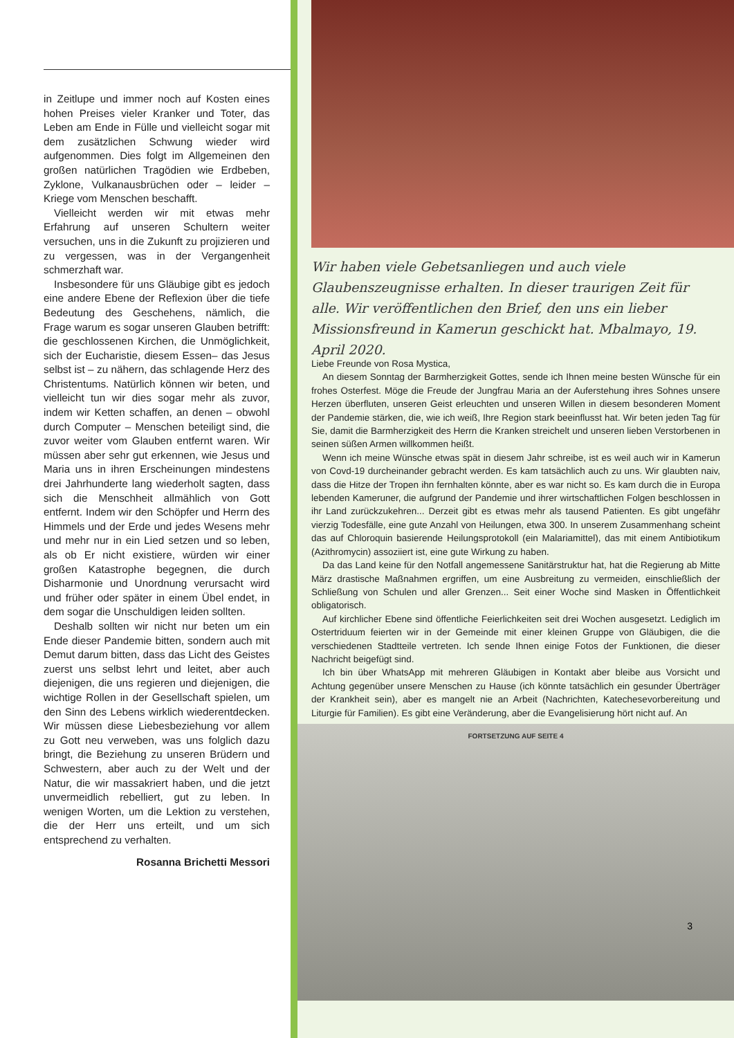in Zeitlupe und immer noch auf Kosten eines hohen Preises vieler Kranker und Toter, das Leben am Ende in Fülle und vielleicht sogar mit dem zusätzlichen Schwung wieder wird aufgenommen. Dies folgt im Allgemeinen den großen natürlichen Tragödien wie Erdbeben, Zyklone, Vulkanausbrüchen oder – leider – Kriege vom Menschen beschafft.
Vielleicht werden wir mit etwas mehr Erfahrung auf unseren Schultern weiter versuchen, uns in die Zukunft zu projizieren und zu vergessen, was in der Vergangenheit schmerzhaft war.
Insbesondere für uns Gläubige gibt es jedoch eine andere Ebene der Reflexion über die tiefe Bedeutung des Geschehens, nämlich, die Frage warum es sogar unseren Glauben betrifft: die geschlossenen Kirchen, die Unmöglichkeit, sich der Eucharistie, diesem Essen– das Jesus selbst ist – zu nähern, das schlagende Herz des Christentums. Natürlich können wir beten, und vielleicht tun wir dies sogar mehr als zuvor, indem wir Ketten schaffen, an denen – obwohl durch Computer – Menschen beteiligt sind, die zuvor weiter vom Glauben entfernt waren. Wir müssen aber sehr gut erkennen, wie Jesus und Maria uns in ihren Erscheinungen mindestens drei Jahrhunderte lang wiederholt sagten, dass sich die Menschheit allmählich von Gott entfernt. Indem wir den Schöpfer und Herrn des Himmels und der Erde und jedes Wesens mehr und mehr nur in ein Lied setzen und so leben, als ob Er nicht existiere, würden wir einer großen Katastrophe begegnen, die durch Disharmonie und Unordnung verursacht wird und früher oder später in einem Übel endet, in dem sogar die Unschuldigen leiden sollten.
Deshalb sollten wir nicht nur beten um ein Ende dieser Pandemie bitten, sondern auch mit Demut darum bitten, dass das Licht des Geistes zuerst uns selbst lehrt und leitet, aber auch diejenigen, die uns regieren und diejenigen, die wichtige Rollen in der Gesellschaft spielen, um den Sinn des Lebens wirklich wiederentdecken. Wir müssen diese Liebesbeziehung vor allem zu Gott neu verweben, was uns folglich dazu bringt, die Beziehung zu unseren Brüdern und Schwestern, aber auch zu der Welt und der Natur, die wir massakriert haben, und die jetzt unvermeidlich rebelliert, gut zu leben. In wenigen Worten, um die Lektion zu verstehen, die der Herr uns erteilt, und um sich entsprechend zu verhalten.
Rosanna Brichetti Messori
Wir haben viele Gebetsanliegen und auch viele Glaubenszeugnisse erhalten. In dieser traurigen Zeit für alle. Wir veröffentlichen den Brief, den uns ein lieber Missionsfreund in Kamerun geschickt hat. Mbalmayo, 19. April 2020.
Liebe Freunde von Rosa Mystica,
An diesem Sonntag der Barmherzigkeit Gottes, sende ich Ihnen meine besten Wünsche für ein frohes Osterfest. Möge die Freude der Jungfrau Maria an der Auferstehung ihres Sohnes unsere Herzen überfluten, unseren Geist erleuchten und unseren Willen in diesem besonderen Moment der Pandemie stärken, die, wie ich weiß, Ihre Region stark beeinflusst hat. Wir beten jeden Tag für Sie, damit die Barmherzigkeit des Herrn die Kranken streichelt und unseren lieben Verstorbenen in seinen süßen Armen willkommen heißt.
Wenn ich meine Wünsche etwas spät in diesem Jahr schreibe, ist es weil auch wir in Kamerun von Covd-19 durcheinander gebracht werden. Es kam tatsächlich auch zu uns. Wir glaubten naiv, dass die Hitze der Tropen ihn fernhalten könnte, aber es war nicht so. Es kam durch die in Europa lebenden Kameruner, die aufgrund der Pandemie und ihrer wirtschaftlichen Folgen beschlossen in ihr Land zurückzukehren... Derzeit gibt es etwas mehr als tausend Patienten. Es gibt ungefähr vierzig Todesfälle, eine gute Anzahl von Heilungen, etwa 300. In unserem Zusammenhang scheint das auf Chloroquin basierende Heilungsprotokoll (ein Malariamittel), das mit einem Antibiotikum (Azithromycin) assoziiert ist, eine gute Wirkung zu haben.
Da das Land keine für den Notfall angemessene Sanitärstruktur hat, hat die Regierung ab Mitte März drastische Maßnahmen ergriffen, um eine Ausbreitung zu vermeiden, einschließlich der Schließung von Schulen und aller Grenzen... Seit einer Woche sind Masken in Öffentlichkeit obligatorisch.
Auf kirchlicher Ebene sind öffentliche Feierlichkeiten seit drei Wochen ausgesetzt. Lediglich im Ostertriduum feierten wir in der Gemeinde mit einer kleinen Gruppe von Gläubigen, die die verschiedenen Stadtteile vertreten. Ich sende Ihnen einige Fotos der Funktionen, die dieser Nachricht beigefügt sind.
Ich bin über WhatsApp mit mehreren Gläubigen in Kontakt aber bleibe aus Vorsicht und Achtung gegenüber unsere Menschen zu Hause (ich könnte tatsächlich ein gesunder Überträger der Krankheit sein), aber es mangelt nie an Arbeit (Nachrichten, Katechesevorbereitung und Liturgie für Familien). Es gibt eine Veränderung, aber die Evangelisierung hört nicht auf. An
FORTSETZUNG AUF SEITE 4
3